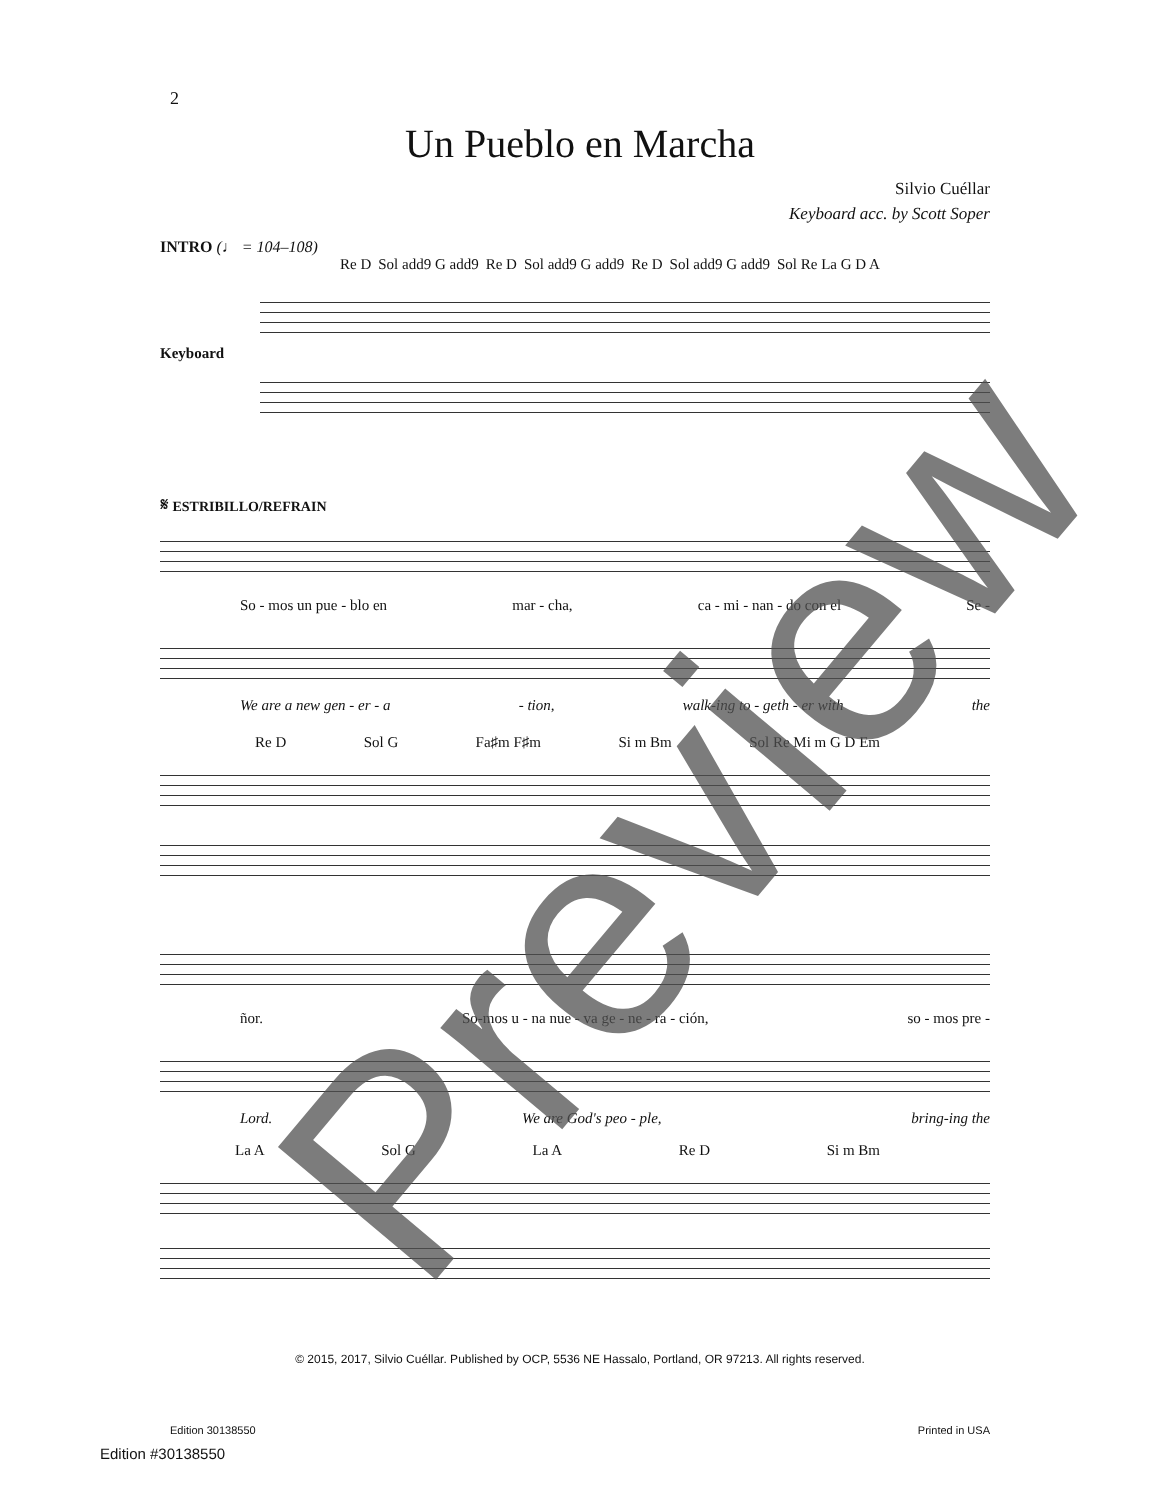2
Un Pueblo en Marcha
Silvio Cuéllar
Keyboard acc. by Scott Soper
INTRO (♩ = 104–108)
Re D Sol add9 G add9 Re D Sol add9 G add9 Re D Sol add9 G add9 Sol Re La G D A
Keyboard
𝄋 ESTRIBILLO/REFRAIN
So - mos un pue - blo en mar - cha, ca - mi - nan - do con el Se -
We are a new gen - er - a - tion, walk-ing to - geth - er with the
Re D Sol G Fa♯m F♯m Si m Bm Sol Re Mi m G D Em
ñor. So-mos u - na nue - va ge - ne - ra - ción, so - mos pre -
Lord. We are God's peo - ple, bring-ing the
La A Sol G La A Re D Si m Bm
© 2015, 2017, Silvio Cuéllar. Published by OCP, 5536 NE Hassalo, Portland, OR 97213. All rights reserved.
Edition 30138550 Printed in USA
Edition #30138550
Preview